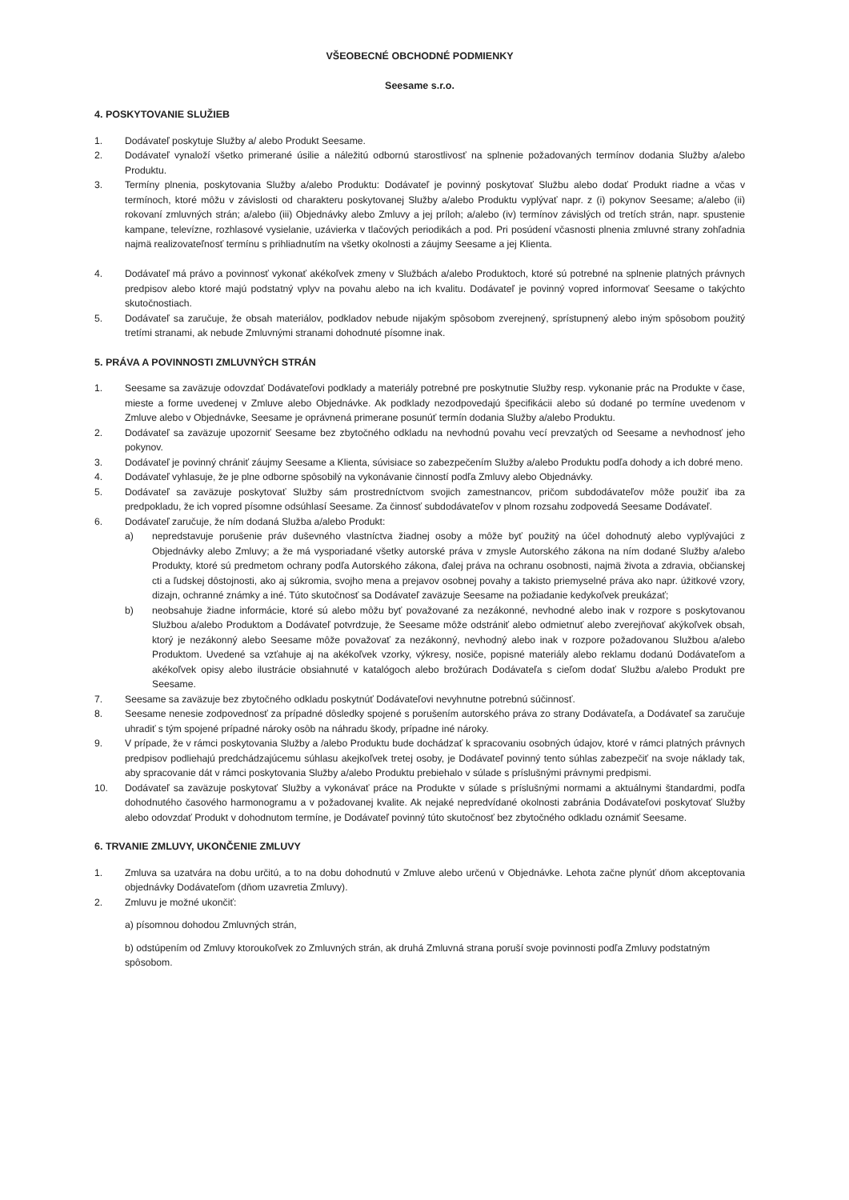VŠEOBECNÉ OBCHODNÉ PODMIENKY
Seesame s.r.o.
4. POSKYTOVANIE SLUŽIEB
1. Dodávateľ poskytuje Služby a/ alebo Produkt Seesame.
2. Dodávateľ vynaloží všetko primerané úsilie a náležitú odbornú starostlivosť na splnenie požadovaných termínov dodania Služby a/alebo Produktu.
3. Termíny plnenia, poskytovania Služby a/alebo Produktu: Dodávateľ je povinný poskytovať Službu alebo dodať Produkt riadne a včas v termínoch, ktoré môžu v závislosti od charakteru poskytovanej Služby a/alebo Produktu vyplývať napr. z (i) pokynov Seesame; a/alebo (ii) rokovaní zmluvných strán; a/alebo (iii) Objednávky alebo Zmluvy a jej príloh; a/alebo (iv) termínov závislých od tretích strán, napr. spustenie kampane, televízne, rozhlasové vysielanie, uzávierka v tlačových periodikách a pod. Pri posúdení včasnosti plnenia zmluvné strany zohľadnia najmä realizovateľnosť termínu s prihliadnutím na všetky okolnosti a záujmy Seesame a jej Klienta.
4. Dodávateľ má právo a povinnosť vykonať akékoľvek zmeny v Službách a/alebo Produktoch, ktoré sú potrebné na splnenie platných právnych predpisov alebo ktoré majú podstatný vplyv na povahu alebo na ich kvalitu. Dodávateľ je povinný vopred informovať Seesame o takýchto skutočnostiach.
5. Dodávateľ sa zaručuje, že obsah materiálov, podkladov nebude nijakým spôsobom zverejnený, sprístupnený alebo iným spôsobom použitý tretími stranami, ak nebude Zmluvnými stranami dohodnuté písomne inak.
5. PRÁVA A POVINNOSTI ZMLUVNÝCH STRÁN
1. Seesame sa zaväzuje odovzdať Dodávateľovi podklady a materiály potrebné pre poskytnutie Služby resp. vykonanie prác na Produkte v čase, mieste a forme uvedenej v Zmluve alebo Objednávke. Ak podklady nezodpovedajú špecifikácii alebo sú dodané po termíne uvedenom v Zmluve alebo v Objednávke, Seesame je oprávnená primerane posunúť termín dodania Služby a/alebo Produktu.
2. Dodávateľ sa zaväzuje upozorniť Seesame bez zbytočného odkladu na nevhodnú povahu vecí prevzatých od Seesame a nevhodnosť jeho pokynov.
3. Dodávateľ je povinný chrániť záujmy Seesame a Klienta, súvisiace so zabezpečením Služby a/alebo Produktu podľa dohody a ich dobré meno.
4. Dodávateľ vyhlasuje, že je plne odborne spôsobilý na vykonávanie činností podľa Zmluvy alebo Objednávky.
5. Dodávateľ sa zaväzuje poskytovať Služby sám prostredníctvom svojich zamestnancov, pričom subdodávateľov môže použiť iba za predpokladu, že ich vopred písomne odsúhlasí Seesame. Za činnosť subdodávateľov v plnom rozsahu zodpovedá Seesame Dodávateľ.
6. Dodávateľ zaručuje, že ním dodaná Služba a/alebo Produkt:
a) nepredstavuje porušenie práv duševného vlastníctva žiadnej osoby a môže byť použitý na účel dohodnutý alebo vyplývajúci z Objednávky alebo Zmluvy; a že má vysporiadané všetky autorské práva v zmysle Autorského zákona na ním dodané Služby a/alebo Produkty, ktoré sú predmetom ochrany podľa Autorského zákona, ďalej práva na ochranu osobnosti, najmä života a zdravia, občianskej cti a ľudskej dôstojnosti, ako aj súkromia, svojho mena a prejavov osobnej povahy a takisto priemyselné práva ako napr. úžitkové vzory, dizajn, ochranné známky a iné. Túto skutočnosť sa Dodávateľ zaväzuje Seesame na požiadanie kedykoľvek preukázať;
b) neobsahuje žiadne informácie, ktoré sú alebo môžu byť považované za nezákonné, nevhodné alebo inak v rozpore s poskytovanou Službou a/alebo Produktom a Dodávateľ potvrdzuje, že Seesame môže odstrániť alebo odmietnuť alebo zverejňovať akýkoľvek obsah, ktorý je nezákonný alebo Seesame môže považovať za nezákonný, nevhodný alebo inak v rozpore požadovanou Službou a/alebo Produktom. Uvedené sa vzťahuje aj na akékoľvek vzorky, výkresy, nosiče, popisné materiály alebo reklamu dodanú Dodávateľom a akékoľvek opisy alebo ilustrácie obsiahnuté v katalógoch alebo brožúrach Dodávateľa s cieľom dodať Službu a/alebo Produkt pre Seesame.
7. Seesame sa zaväzuje bez zbytočného odkladu poskytnúť Dodávateľovi nevyhnutne potrebnú súčinnosť.
8. Seesame nenesie zodpovednosť za prípadné dôsledky spojené s porušením autorského práva zo strany Dodávateľa, a Dodávateľ sa zaručuje uhradiť s tým spojené prípadné nároky osôb na náhradu škody, prípadne iné nároky.
9. V prípade, že v rámci poskytovania Služby a /alebo Produktu bude dochádzať k spracovaniu osobných údajov, ktoré v rámci platných právnych predpisov podliehajú predchádzajúcemu súhlasu akejkoľvek tretej osoby, je Dodávateľ povinný tento súhlas zabezpečiť na svoje náklady tak, aby spracovanie dát v rámci poskytovania Služby a/alebo Produktu prebiehalo v súlade s príslušnými právnymi predpismi.
10. Dodávateľ sa zaväzuje poskytovať Služby a vykonávať práce na Produkte v súlade s príslušnými normami a aktuálnymi štandardmi, podľa dohodnutého časového harmonogramu a v požadovanej kvalite. Ak nejaké nepredvídané okolnosti zabránia Dodávateľovi poskytovať Služby alebo odovzdať Produkt v dohodnutom termíne, je Dodávateľ povinný túto skutočnosť bez zbytočného odkladu oznámiť Seesame.
6. TRVANIE ZMLUVY, UKONČENIE ZMLUVY
1. Zmluva sa uzatvára na dobu určitú, a to na dobu dohodnutú v Zmluve alebo určenú v Objednávke. Lehota začne plynúť dňom akceptovania objednávky Dodávateľom (dňom uzavretia Zmluvy).
2. Zmluvu je možné ukončiť:
a) písomnou dohodou Zmluvných strán,
b) odstúpením od Zmluvy ktoroukoľvek zo Zmluvných strán, ak druhá Zmluvná strana poruší svoje povinnosti podľa Zmluvy podstatným spôsobom.